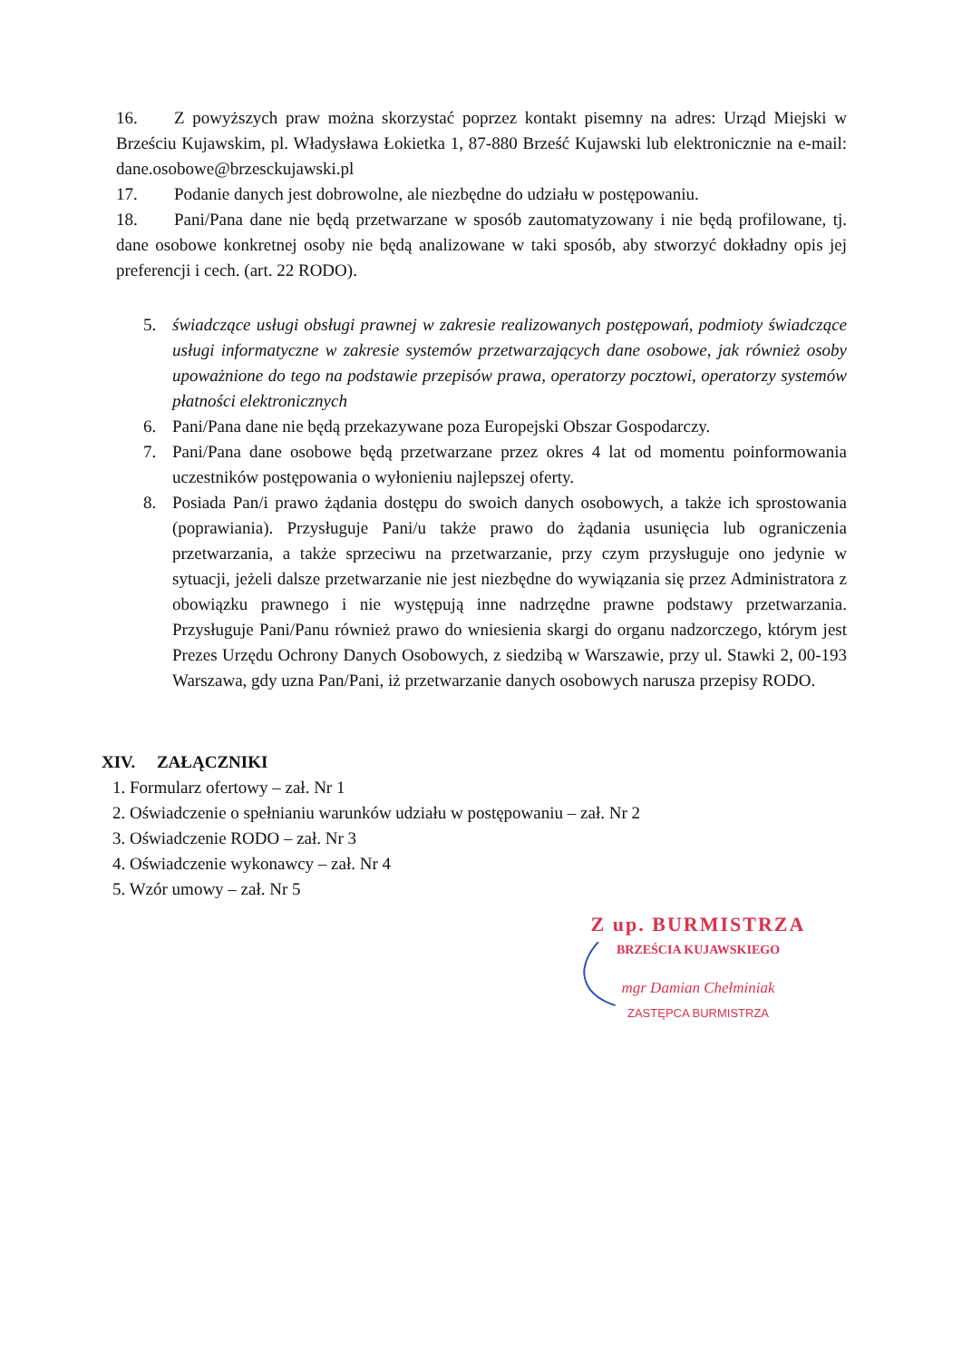16. Z powyższych praw można skorzystać poprzez kontakt pisemny na adres: Urząd Miejski w Brześciu Kujawskim, pl. Władysława Łokietka 1, 87-880 Brześć Kujawski lub elektronicznie na e-mail: dane.osobowe@brzesckujawski.pl
17. Podanie danych jest dobrowolne, ale niezbędne do udziału w postępowaniu.
18. Pani/Pana dane nie będą przetwarzane w sposób zautomatyzowany i nie będą profilowane, tj. dane osobowe konkretnej osoby nie będą analizowane w taki sposób, aby stworzyć dokładny opis jej preferencji i cech. (art. 22 RODO).
5. świadczące usługi obsługi prawnej w zakresie realizowanych postępowań, podmioty świadczące usługi informatyczne w zakresie systemów przetwarzających dane osobowe, jak również osoby upoważnione do tego na podstawie przepisów prawa, operatorzy pocztowi, operatorzy systemów płatności elektronicznych
6. Pani/Pana dane nie będą przekazywane poza Europejski Obszar Gospodarczy.
7. Pani/Pana dane osobowe będą przetwarzane przez okres 4 lat od momentu poinformowania uczestników postępowania o wyłonieniu najlepszej oferty.
8. Posiada Pan/i prawo żądania dostępu do swoich danych osobowych, a także ich sprostowania (poprawiania). Przysługuje Pani/u także prawo do żądania usunięcia lub ograniczenia przetwarzania, a także sprzeciwu na przetwarzanie, przy czym przysługuje ono jedynie w sytuacji, jeżeli dalsze przetwarzanie nie jest niezbędne do wywiązania się przez Administratora z obowiązku prawnego i nie występują inne nadrzędne prawne podstawy przetwarzania. Przysługuje Pani/Panu również prawo do wniesienia skargi do organu nadzorczego, którym jest Prezes Urzędu Ochrony Danych Osobowych, z siedzibą w Warszawie, przy ul. Stawki 2, 00-193 Warszawa, gdy uzna Pan/Pani, iż przetwarzanie danych osobowych narusza przepisy RODO.
XIV. ZAŁĄCZNIKI
1. Formularz ofertowy – zał. Nr 1
2. Oświadczenie o spełnianiu warunków udziału w postępowaniu – zał. Nr 2
3. Oświadczenie RODO – zał. Nr 3
4. Oświadczenie wykonawcy – zał. Nr 4
5. Wzór umowy – zał. Nr 5
Z up. BURMISTRZA
BRZEŚCIA KUJAWSKIEGO
mgr Damian Chełminiak
ZASTĘPCA BURMISTRZA